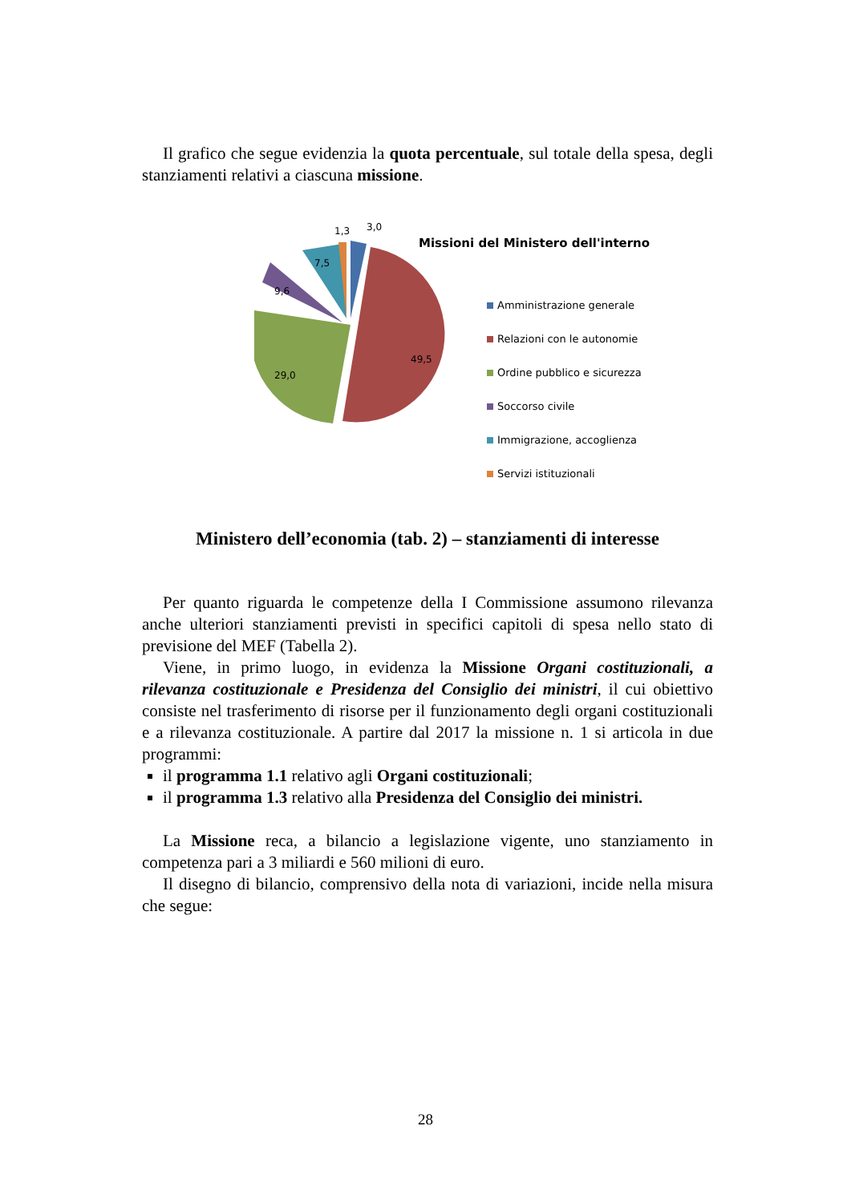Il grafico che segue evidenzia la quota percentuale, sul totale della spesa, degli stanziamenti relativi a ciascuna missione.
1,3
3,0
7,5
9,6
29,0
49,5
Missioni del Ministero dell'interno
Amministrazione generale
Relazioni con le autonomie
Ordine pubblico e sicurezza
Soccorso civile
Immigrazione, accoglienza
Servizi istituzionali
Ministero dell’economia (tab. 2) – stanziamenti di interesse
Per quanto riguarda le competenze della I Commissione assumono rilevanza anche ulteriori stanziamenti previsti in specifici capitoli di spesa nello stato di previsione del MEF (Tabella 2).
Viene, in primo luogo, in evidenza la Missione Organi costituzionali, a rilevanza costituzionale e Presidenza del Consiglio dei ministri, il cui obiettivo consiste nel trasferimento di risorse per il funzionamento degli organi costituzionali e a rilevanza costituzionale. A partire dal 2017 la missione n. 1 si articola in due programmi:
il programma 1.1 relativo agli Organi costituzionali;
il programma 1.3 relativo alla Presidenza del Consiglio dei ministri.
La Missione reca, a bilancio a legislazione vigente, uno stanziamento in competenza pari a 3 miliardi e 560 milioni di euro.
Il disegno di bilancio, comprensivo della nota di variazioni, incide nella misura che segue:
28